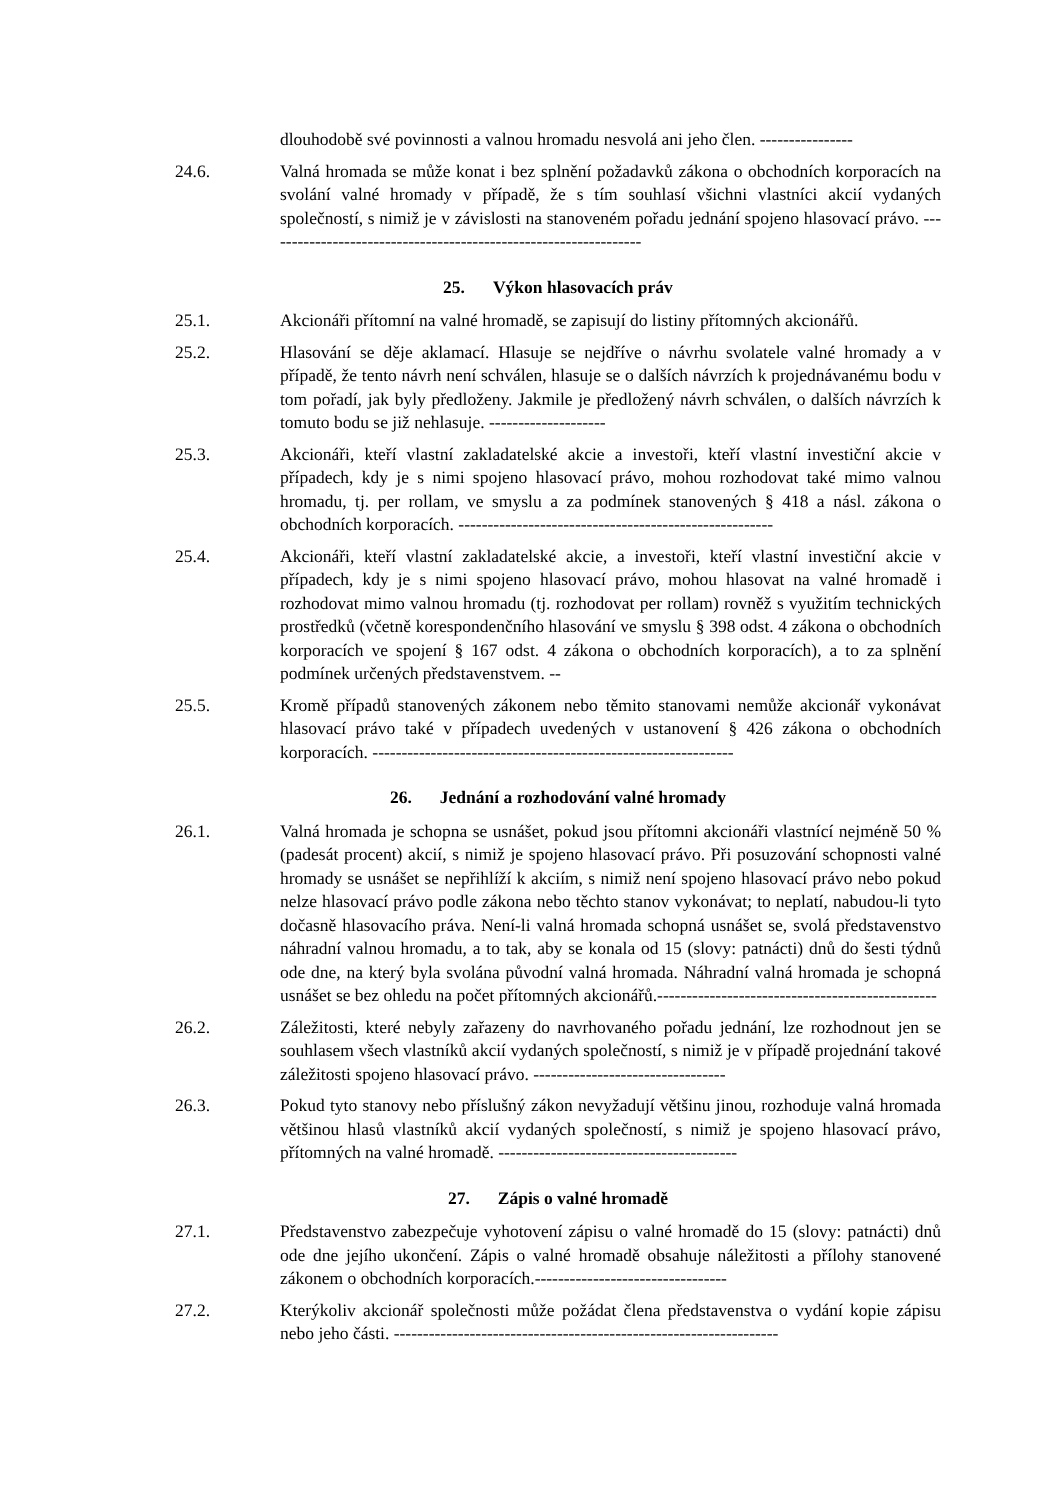dlouhodobě své povinnosti a valnou hromadu nesvolá ani jeho člen. ----------------
24.6. Valná hromada se může konat i bez splnění požadavků zákona o obchodních korporacích na svolání valné hromady v případě, že s tím souhlasí všichni vlastníci akcií vydaných společností, s nimiž je v závislosti na stanoveném pořadu jednání spojeno hlasovací právo. -----------------------------------------------------------------
25. Výkon hlasovacích práv
25.1. Akcionáři přítomní na valné hromadě, se zapisují do listiny přítomných akcionářů.
25.2. Hlasování se děje aklamací. Hlasuje se nejdříve o návrhu svolatele valné hromady a v případě, že tento návrh není schválen, hlasuje se o dalších návrzích k projednávanému bodu v tom pořadí, jak byly předloženy. Jakmile je předložený návrh schválen, o dalších návrzích k tomuto bodu se již nehlasuje. --------------------
25.3. Akcionáři, kteří vlastní zakladatelské akcie a investoři, kteří vlastní investiční akcie v případech, kdy je s nimi spojeno hlasovací právo, mohou rozhodovat také mimo valnou hromadu, tj. per rollam, ve smyslu a za podmínek stanovených § 418 a násl. zákona o obchodních korporacích. ------------------------------------------------------
25.4. Akcionáři, kteří vlastní zakladatelské akcie, a investoři, kteří vlastní investiční akcie v případech, kdy je s nimi spojeno hlasovací právo, mohou hlasovat na valné hromadě i rozhodovat mimo valnou hromadu (tj. rozhodovat per rollam) rovněž s využitím technických prostředků (včetně korespondenčního hlasování ve smyslu § 398 odst. 4 zákona o obchodních korporacích ve spojení § 167 odst. 4 zákona o obchodních korporacích), a to za splnění podmínek určených představenstvem. --
25.5. Kromě případů stanovených zákonem nebo těmito stanovami nemůže akcionář vykonávat hlasovací právo také v případech uvedených v ustanovení § 426 zákona o obchodních korporacích. --------------------------------------------------------------
26. Jednání a rozhodování valné hromady
26.1. Valná hromada je schopna se usnášet, pokud jsou přítomni akcionáři vlastnící nejméně 50 % (padesát procent) akcií, s nimiž je spojeno hlasovací právo. Při posuzování schopnosti valné hromady se usnášet se nepřihlíží k akciím, s nimiž není spojeno hlasovací právo nebo pokud nelze hlasovací právo podle zákona nebo těchto stanov vykonávat; to neplatí, nabudou-li tyto dočasně hlasovacího práva. Není-li valná hromada schopná usnášet se, svolá představenstvo náhradní valnou hromadu, a to tak, aby se konala od 15 (slovy: patnácti) dnů do šesti týdnů ode dne, na který byla svolána původní valná hromada. Náhradní valná hromada je schopná usnášet se bez ohledu na počet přítomných akcionářů.------------------------------------------------
26.2. Záležitosti, které nebyly zařazeny do navrhovaného pořadu jednání, lze rozhodnout jen se souhlasem všech vlastníků akcií vydaných společností, s nimiž je v případě projednání takové záležitosti spojeno hlasovací právo. ---------------------------------
26.3. Pokud tyto stanovy nebo příslušný zákon nevyžadují většinu jinou, rozhoduje valná hromada většinou hlasů vlastníků akcií vydaných společností, s nimiž je spojeno hlasovací právo, přítomných na valné hromadě. -----------------------------------------
27. Zápis o valné hromadě
27.1. Představenstvo zabezpečuje vyhotovení zápisu o valné hromadě do 15 (slovy: patnácti) dnů ode dne jejího ukončení. Zápis o valné hromadě obsahuje náležitosti a přílohy stanovené zákonem o obchodních korporacích.---------------------------------
27.2. Kterýkoliv akcionář společnosti může požádat člena představenstva o vydání kopie zápisu nebo jeho části. ------------------------------------------------------------------